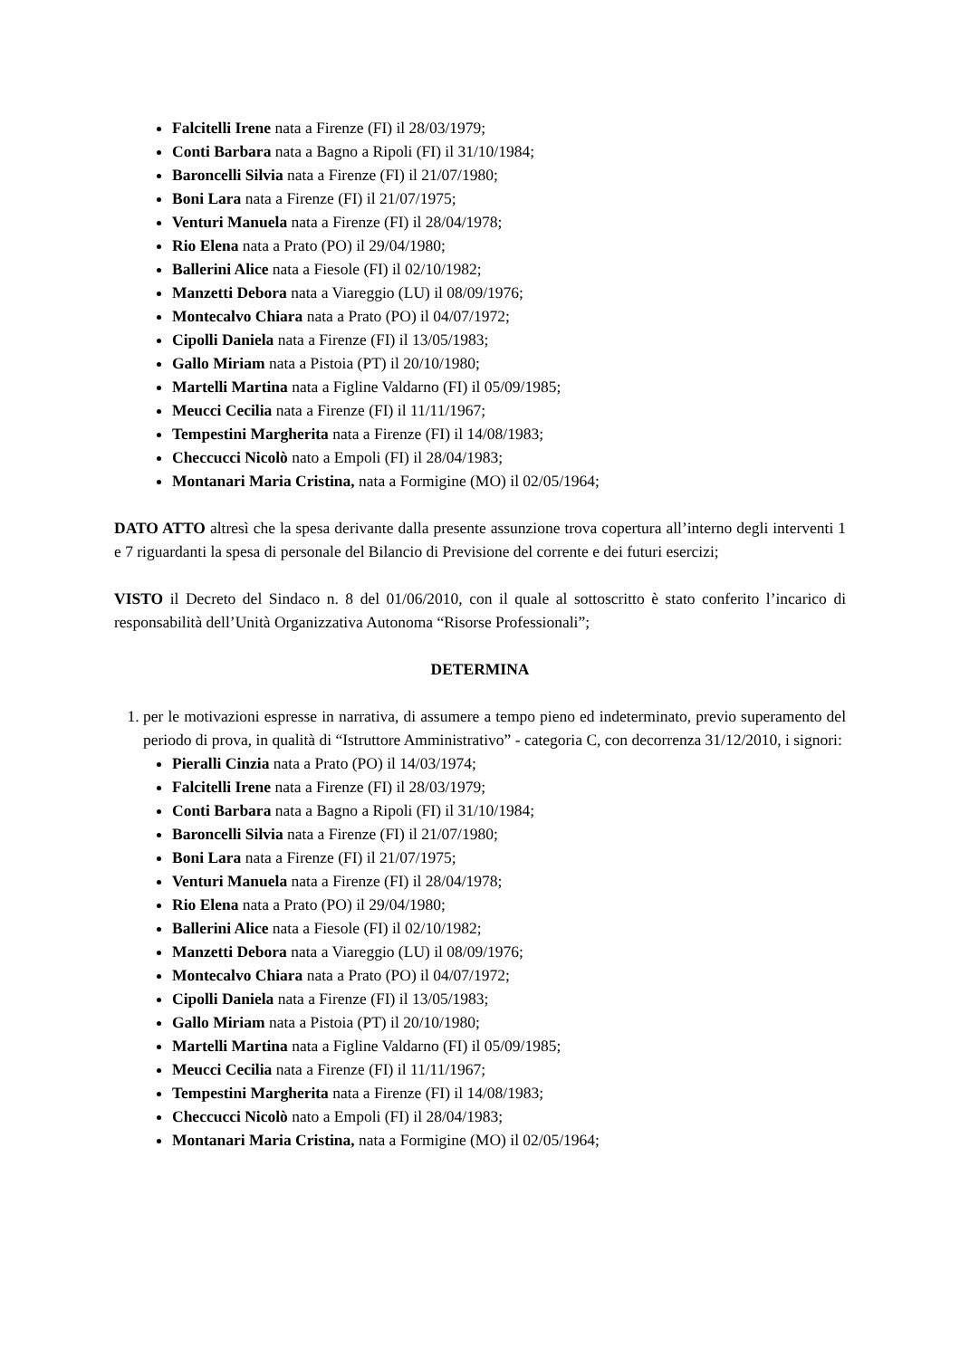Falcitelli Irene nata a Firenze (FI) il 28/03/1979;
Conti Barbara nata a Bagno a Ripoli (FI) il 31/10/1984;
Baroncelli Silvia nata a Firenze (FI) il 21/07/1980;
Boni Lara nata a Firenze (FI) il 21/07/1975;
Venturi Manuela nata a Firenze (FI) il 28/04/1978;
Rio Elena nata a Prato (PO) il 29/04/1980;
Ballerini Alice nata a Fiesole (FI) il 02/10/1982;
Manzetti Debora nata a Viareggio (LU) il 08/09/1976;
Montecalvo Chiara nata a Prato (PO) il 04/07/1972;
Cipolli Daniela nata a Firenze (FI) il 13/05/1983;
Gallo Miriam nata a Pistoia (PT) il 20/10/1980;
Martelli Martina nata a Figline Valdarno (FI) il 05/09/1985;
Meucci Cecilia nata a Firenze (FI) il 11/11/1967;
Tempestini Margherita nata a Firenze (FI) il 14/08/1983;
Checcucci Nicolò nato a Empoli (FI) il 28/04/1983;
Montanari Maria Cristina, nata a Formigine (MO) il 02/05/1964;
DATO ATTO altresì che la spesa derivante dalla presente assunzione trova copertura all’interno degli interventi 1 e 7 riguardanti la spesa di personale del Bilancio di Previsione del corrente e dei futuri esercizi;
VISTO il Decreto del Sindaco n. 8 del 01/06/2010, con il quale al sottoscritto è stato conferito l’incarico di responsabilità dell’Unità Organizzativa Autonoma “Risorse Professionali”;
DETERMINA
1. per le motivazioni espresse in narrativa, di assumere a tempo pieno ed indeterminato, previo superamento del periodo di prova, in qualità di “Istruttore Amministrativo” - categoria C, con decorrenza 31/12/2010, i signori:
Pieralli Cinzia nata a Prato (PO) il 14/03/1974;
Falcitelli Irene nata a Firenze (FI) il 28/03/1979;
Conti Barbara nata a Bagno a Ripoli (FI) il 31/10/1984;
Baroncelli Silvia nata a Firenze (FI) il 21/07/1980;
Boni Lara nata a Firenze (FI) il 21/07/1975;
Venturi Manuela nata a Firenze (FI) il 28/04/1978;
Rio Elena nata a Prato (PO) il 29/04/1980;
Ballerini Alice nata a Fiesole (FI) il 02/10/1982;
Manzetti Debora nata a Viareggio (LU) il 08/09/1976;
Montecalvo Chiara nata a Prato (PO) il 04/07/1972;
Cipolli Daniela nata a Firenze (FI) il 13/05/1983;
Gallo Miriam nata a Pistoia (PT) il 20/10/1980;
Martelli Martina nata a Figline Valdarno (FI) il 05/09/1985;
Meucci Cecilia nata a Firenze (FI) il 11/11/1967;
Tempestini Margherita nata a Firenze (FI) il 14/08/1983;
Checcucci Nicolò nato a Empoli (FI) il 28/04/1983;
Montanari Maria Cristina, nata a Formigine (MO) il 02/05/1964;